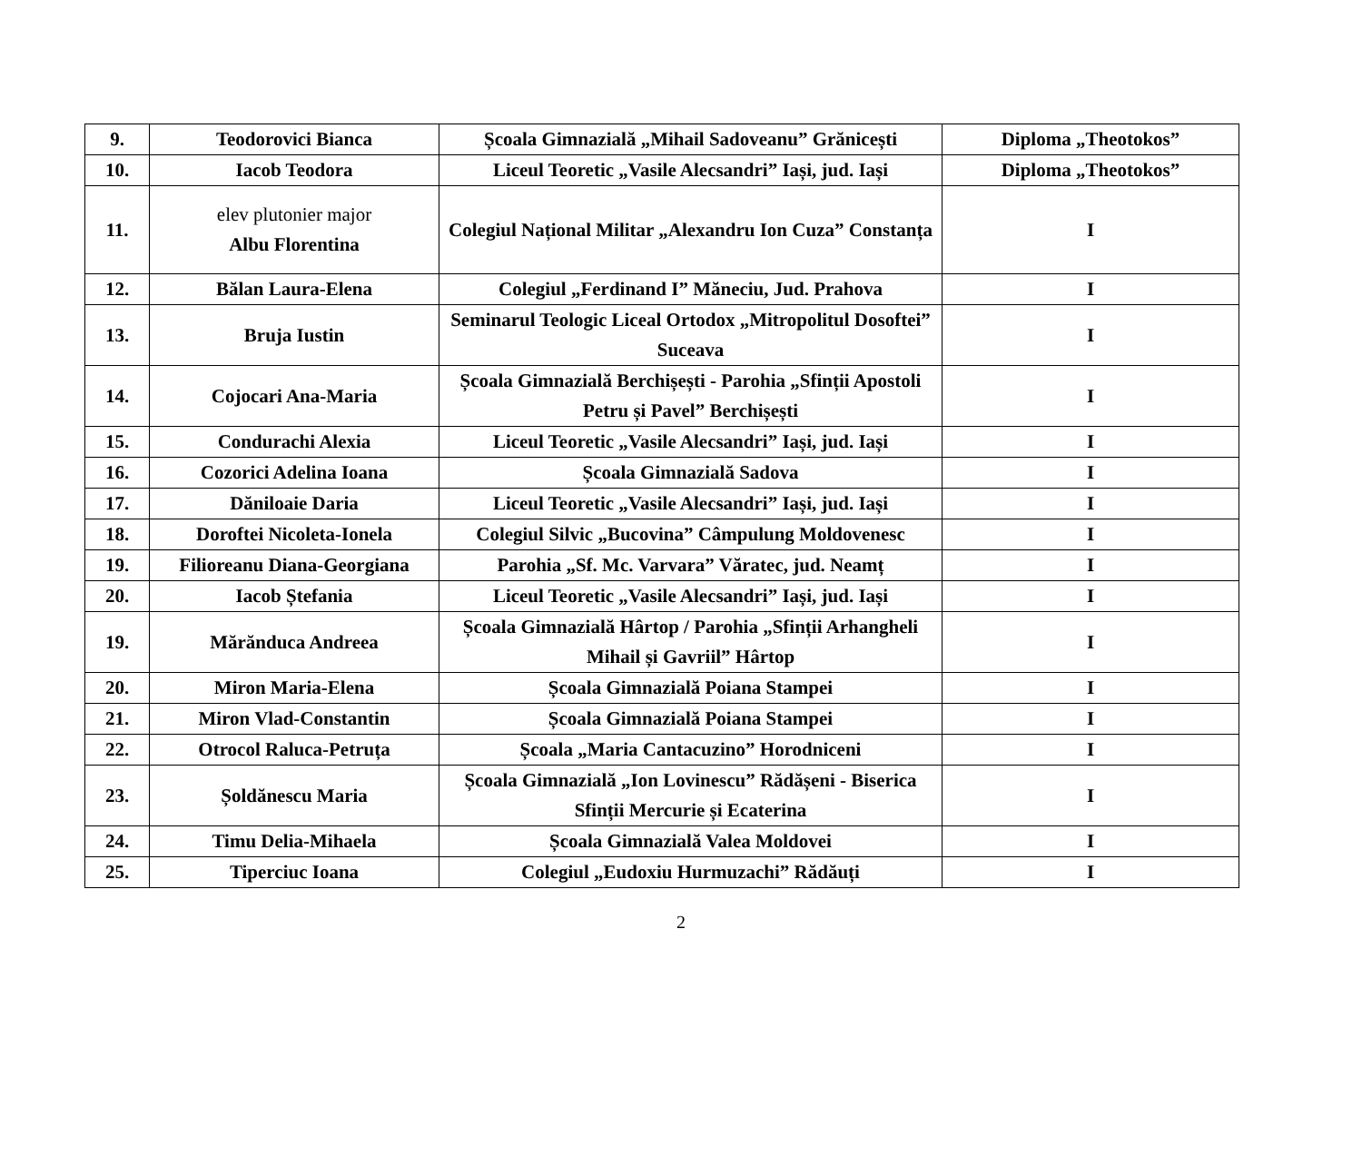| 9. | Teodorovici Bianca | Școala Gimnazială „Mihail Sadoveanu” Grănicești | Diploma „Theotokos” |
| 10. | Iacob Teodora | Liceul Teoretic „Vasile Alecsandri” Iași, jud. Iași | Diploma „Theotokos” |
| 11. | elev plutonier major Albu Florentina | Colegiul Național Militar „Alexandru Ion Cuza” Constanța | I |
| 12. | Bălan Laura-Elena | Colegiul „Ferdinand I” Măneciu, Jud. Prahova | I |
| 13. | Bruja Iustin | Seminarul Teologic Liceal Ortodox „Mitropolitul Dosoftei” Suceava | I |
| 14. | Cojocari Ana-Maria | Școala Gimnazială Berchișești - Parohia „Sfinții Apostoli Petru și Pavel” Berchișești | I |
| 15. | Condurachi Alexia | Liceul Teoretic „Vasile Alecsandri” Iași, jud. Iași | I |
| 16. | Cozorici Adelina Ioana | Școala Gimnazială Sadova | I |
| 17. | Dăniloaie Daria | Liceul Teoretic „Vasile Alecsandri” Iași, jud. Iași | I |
| 18. | Doroftei Nicoleta-Ionela | Colegiul Silvic „Bucovina” Câmpulung Moldovenesc | I |
| 19. | Filioreanu Diana-Georgiana | Parohia „Sf. Mc. Varvara” Văratec, jud. Neamț | I |
| 20. | Iacob Ștefania | Liceul Teoretic „Vasile Alecsandri” Iași, jud. Iași | I |
| 19. | Mărănduca Andreea | Școala Gimnazială Hârtop / Parohia „Sfinții Arhangheli Mihail și Gavriil” Hârtop | I |
| 20. | Miron Maria-Elena | Școala Gimnazială Poiana Stampei | I |
| 21. | Miron Vlad-Constantin | Școala Gimnazială Poiana Stampei | I |
| 22. | Otrocol Raluca-Petruța | Școala „Maria Cantacuzino” Horodniceni | I |
| 23. | Șoldănescu Maria | Școala Gimnazială „Ion Lovinescu” Rădășeni - Biserica Sfinții Mercurie și Ecaterina | I |
| 24. | Timu Delia-Mihaela | Școala Gimnazială Valea Moldovei | I |
| 25. | Tiperciuc Ioana | Colegiul „Eudoxiu Hurmuzachi” Rădăuți | I |
2